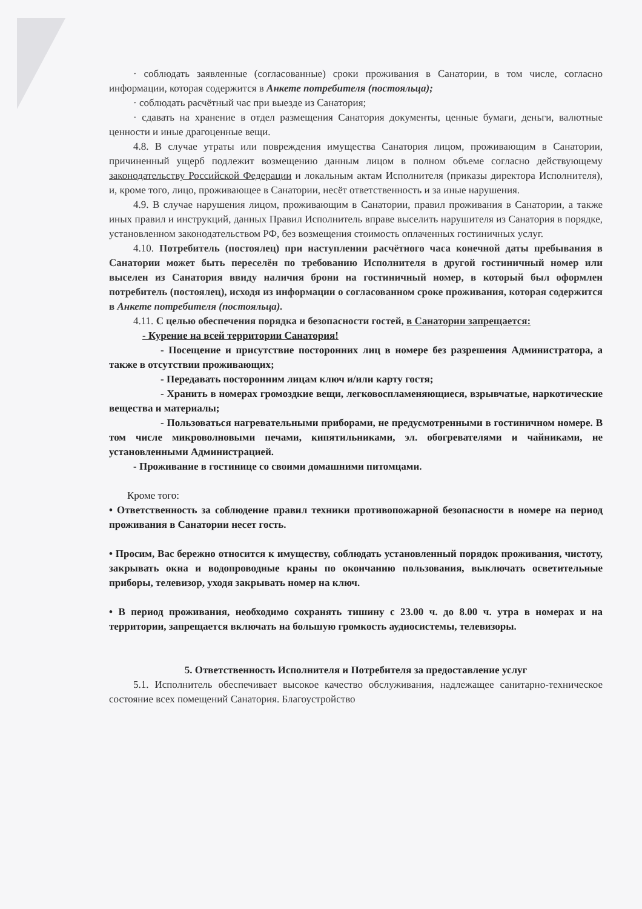· соблюдать заявленные (согласованные) сроки проживания в Санатории, в том числе, согласно информации, которая содержится в Анкете потребителя (постояльца);
· соблюдать расчётный час при выезде из Санатория;
· сдавать на хранение в отдел размещения Санатория документы, ценные бумаги, деньги, валютные ценности и иные драгоценные вещи.
4.8. В случае утраты или повреждения имущества Санатория лицом, проживающим в Санатории, причиненный ущерб подлежит возмещению данным лицом в полном объеме согласно действующему законодательству Российской Федерации и локальным актам Исполнителя (приказы директора Исполнителя), и, кроме того, лицо, проживающее в Санатории, несёт ответственность и за иные нарушения.
4.9. В случае нарушения лицом, проживающим в Санатории, правил проживания в Санатории, а также иных правил и инструкций, данных Правил Исполнитель вправе выселить нарушителя из Санатория в порядке, установленном законодательством РФ, без возмещения стоимость оплаченных гостиничных услуг.
4.10. Потребитель (постоялец) при наступлении расчётного часа конечной даты пребывания в Санатории может быть переселён по требованию Исполнителя в другой гостиничный номер или выселен из Санатория ввиду наличия брони на гостиничный номер, в который был оформлен потребитель (постоялец), исходя из информации о согласованном сроке проживания, которая содержится в Анкете потребителя (постояльца).
4.11. С целью обеспечения порядка и безопасности гостей, в Санатории запрещается:
- Курение на всей территории Санатория!
- Посещение и присутствие посторонних лиц в номере без разрешения Администратора, а также в отсутствии проживающих;
- Передавать посторонним лицам ключ и/или карту гостя;
- Хранить в номерах громоздкие вещи, легковоспламеняющиеся, взрывчатые, наркотические вещества и материалы;
- Пользоваться нагревательными приборами, не предусмотренными в гостиничном номере. В том числе микроволновыми печами, кипятильниками, эл. обогревателями и чайниками, не установленными Администрацией.
- Проживание в гостинице со своими домашними питомцами.
Кроме того:
• Ответственность за соблюдение правил техники противопожарной безопасности в номере на период проживания в Санатории несет гость.
• Просим, Вас бережно относится к имуществу, соблюдать установленный порядок проживания, чистоту, закрывать окна и водопроводные краны по окончанию пользования, выключать осветительные приборы, телевизор, уходя закрывать номер на ключ.
• В период проживания, необходимо сохранять тишину с 23.00 ч. до 8.00 ч. утра в номерах и на территории, запрещается включать на большую громкость аудиосистемы, телевизоры.
5. Ответственность Исполнителя и Потребителя за предоставление услуг
5.1. Исполнитель обеспечивает высокое качество обслуживания, надлежащее санитарно-техническое состояние всех помещений Санатория. Благоустройство